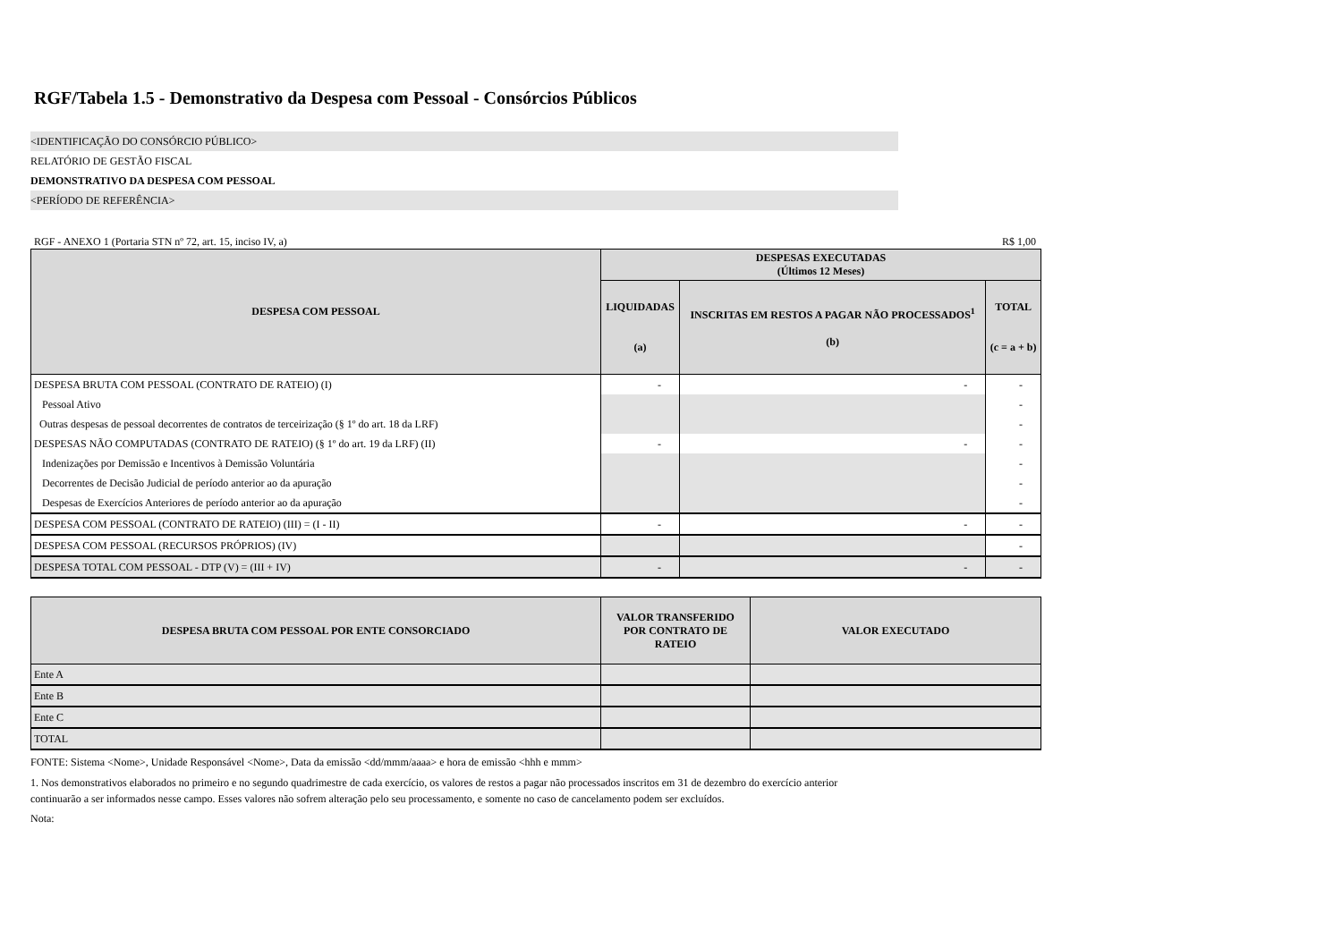RGF/Tabela 1.5 - Demonstrativo da Despesa com Pessoal - Consórcios Públicos
<IDENTIFICAÇÃO DO CONSÓRCIO PÚBLICO>
RELATÓRIO DE GESTÃO FISCAL
DEMONSTRATIVO DA DESPESA COM PESSOAL
<PERÍODO DE REFERÊNCIA>
RGF - ANEXO 1 (Portaria STN nº 72, art. 15, inciso IV, a) R$ 1,00
| DESPESA COM PESSOAL | DESPESAS EXECUTADAS (Últimos 12 Meses) | | |
| --- | --- | --- | --- |
| | LIQUIDADAS (a) | INSCRITAS EM RESTOS A PAGAR NÃO PROCESSADOS<sup>1</sup> (b) | TOTAL (c = a + b) |
| DESPESA BRUTA COM PESSOAL (CONTRATO DE RATEIO) (I) | - | - | - |
| Pessoal Ativo | | | - |
| Outras despesas de pessoal decorrentes de contratos de terceirização (§ 1º do art. 18 da LRF) | | | - |
| DESPESAS NÃO COMPUTADAS (CONTRATO DE RATEIO) (§ 1º do art. 19 da LRF) (II) | - | - | - |
| Indenizações por Demissão e Incentivos à Demissão Voluntária | | | - |
| Decorrentes de Decisão Judicial de período anterior ao da apuração | | | - |
| Despesas de Exercícios Anteriores de período anterior ao da apuração | | | - |
| DESPESA COM PESSOAL (CONTRATO DE RATEIO) (III) = (I - II) | - | - | - |
| DESPESA COM PESSOAL (RECURSOS PRÓPRIOS) (IV) | | | - |
| DESPESA TOTAL COM PESSOAL - DTP (V) = (III + IV) | - | - | - |
| DESPESA BRUTA COM PESSOAL POR ENTE CONSORCIADO | VALOR TRANSFERIDO POR CONTRATO DE RATEIO | VALOR EXECUTADO |
| --- | --- | --- |
| Ente A | | |
| Ente B | | |
| Ente C | | |
| TOTAL | | |
FONTE: Sistema <Nome>, Unidade Responsável <Nome>, Data da emissão <dd/mmm/aaaa> e hora de emissão <hhh e mmm>
1. Nos demonstrativos elaborados no primeiro e no segundo quadrimestre de cada exercício, os valores de restos a pagar não processados inscritos em 31 de dezembro do exercício anterior continuarão a ser informados nesse campo. Esses valores não sofrem alteração pelo seu processamento, e somente no caso de cancelamento podem ser excluídos.
Nota: